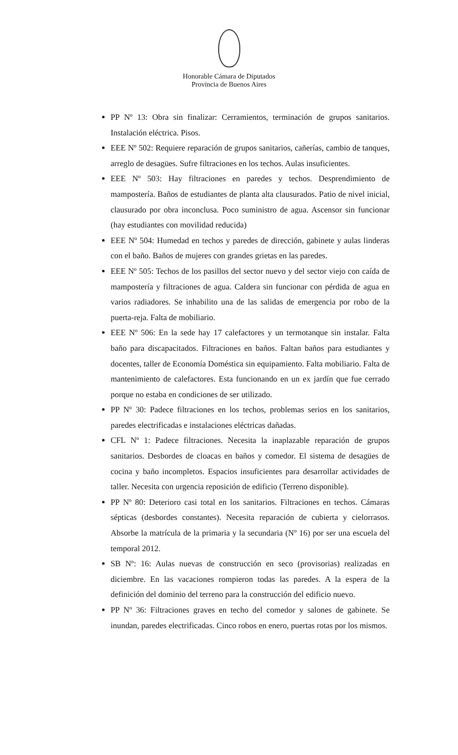Honorable Cámara de Diputados
Provincia de Buenos Aires
PP Nº 13: Obra sin finalizar: Cerramientos, terminación de grupos sanitarios. Instalación eléctrica. Pisos.
EEE Nº 502: Requiere reparación de grupos sanitarios, cañerías, cambio de tanques, arreglo de desagües. Sufre filtraciones en los techos. Aulas insuficientes.
EEE Nº 503: Hay filtraciones en paredes y techos. Desprendimiento de mampostería. Baños de estudiantes de planta alta clausurados. Patio de nivel inicial, clausurado por obra inconclusa. Poco suministro de agua. Ascensor sin funcionar (hay estudiantes con movilidad reducida)
EEE Nº 504: Humedad en techos y paredes de dirección, gabinete y aulas linderas con el baño. Baños de mujeres con grandes grietas en las paredes.
EEE Nº 505: Techos de los pasillos del sector nuevo y del sector viejo con caída de mampostería y filtraciones de agua. Caldera sin funcionar con pérdida de agua en varios radiadores. Se inhabilito una de las salidas de emergencia por robo de la puerta-reja. Falta de mobiliario.
EEE Nº 506: En la sede hay 17 calefactores y un termotanque sin instalar. Falta baño para discapacitados. Filtraciones en baños. Faltan baños para estudiantes y docentes, taller de Economía Doméstica sin equipamiento. Falta mobiliario. Falta de mantenimiento de calefactores. Esta funcionando en un ex jardín que fue cerrado porque no estaba en condiciones de ser utilizado.
PP Nº 30: Padece filtraciones en los techos, problemas serios en los sanitarios, paredes electrificadas e instalaciones eléctricas dañadas.
CFL Nº 1: Padece filtraciones. Necesita la inaplazable reparación de grupos sanitarios. Desbordes de cloacas en baños y comedor. El sistema de desagües de cocina y baño incompletos. Espacios insuficientes para desarrollar actividades de taller. Necesita con urgencia reposición de edificio (Terreno disponible).
PP Nº 80: Deterioro casi total en los sanitarios. Filtraciones en techos. Cámaras sépticas (desbordes constantes). Necesita reparación de cubierta y cielorrasos. Absorbe la matrícula de la primaria y la secundaria (Nº 16) por ser una escuela del temporal 2012.
SB Nº: 16: Aulas nuevas de construcción en seco (provisorias) realizadas en diciembre. En las vacaciones rompieron todas las paredes. A la espera de la definición del dominio del terreno para la construcción del edificio nuevo.
PP Nº 36: Filtraciones graves en techo del comedor y salones de gabinete. Se inundan, paredes electrificadas. Cinco robos en enero, puertas rotas por los mismos.